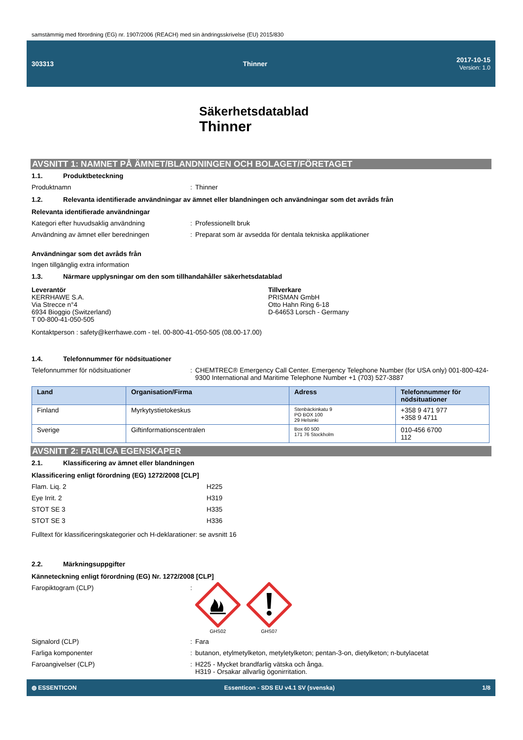samstämmig med förordning (EG) nr. 1907/2006 (REACH) med sin ändringsskrivelse (EU) 2015/830
303313 Thinner 2017-10-15
Version: 1.0
Säkerhetsdatablad
Thinner
AVSNITT 1: NAMNET PÅ ÄMNET/BLANDNINGEN OCH BOLAGET/FÖRETAGET
1.1. Produktbeteckning
Produktnamn: Thinner
1.2. Relevanta identifierade användningar av ämnet eller blandningen och användningar som det avråds från
Relevanta identifierade användningar
Kategori efter huvudsaklig användning: Professionellt bruk
Användning av ämnet eller beredningen: Preparat som är avsedda för dentala tekniska applikationer
Användningar som det avråds från
Ingen tillgänglig extra information
1.3. Närmare upplysningar om den som tillhandahåller säkerhetsdatablad
Leverantör
KERRHAWE S.A.
Via Strecce n°4
6934 Bioggio (Switzerland)
T 00-800-41-050-505
Tillverkare
PRISMAN GmbH
Otto Hahn Ring 6-18
D-64653 Lorsch - Germany
Kontaktperson : safety@kerrhawe.com - tel. 00-800-41-050-505 (08.00-17.00)
1.4. Telefonnummer för nödsituationer
Telefonnummer för nödsituationer: CHEMTREC® Emergency Call Center. Emergency Telephone Number (for USA only) 001-800-424-9300 International and Maritime Telephone Number +1 (703) 527-3887
| Land | Organisation/Firma | Adress | Telefonnummer för nödsituationer |
| --- | --- | --- | --- |
| Finland | Myrkytystietokeskus | Stenbäckinkatu 9 PO BOX 100 29 Helsinki | +358 9 471 977 +358 9 4711 |
| Sverige | Giftinformationscentralen | Box 60 500 171 76 Stockholm | 010-456 6700 112 |
AVSNITT 2: FARLIGA EGENSKAPER
2.1. Klassificering av ämnet eller blandningen
Klassificering enligt förordning (EG) 1272/2008 [CLP]
Flam. Liq. 2 H225
Eye Irrit. 2 H319
STOT SE 3 H335
STOT SE 3 H336
Fulltext för klassificeringskategorier och H-deklarationer: se avsnitt 16
2.2. Märkningsuppgifter
Känneteckning enligt förordning (EG) Nr. 1272/2008 [CLP]
Faropiktogram (CLP):
GHS02
GHS07
Signalord (CLP): Fara
Farliga komponenter: butanon, etylmetylketon, metyletylketon; pentan-3-on, dietylketon; n-butylacetat
Faroangivelser (CLP): H225 - Mycket brandfarlig vätska och ånga.
H319 - Orsakar allvarlig ögonirritation.
◍ ESSENTICON Essenticon - SDS EU v4.1 SV (svenska) 1/8